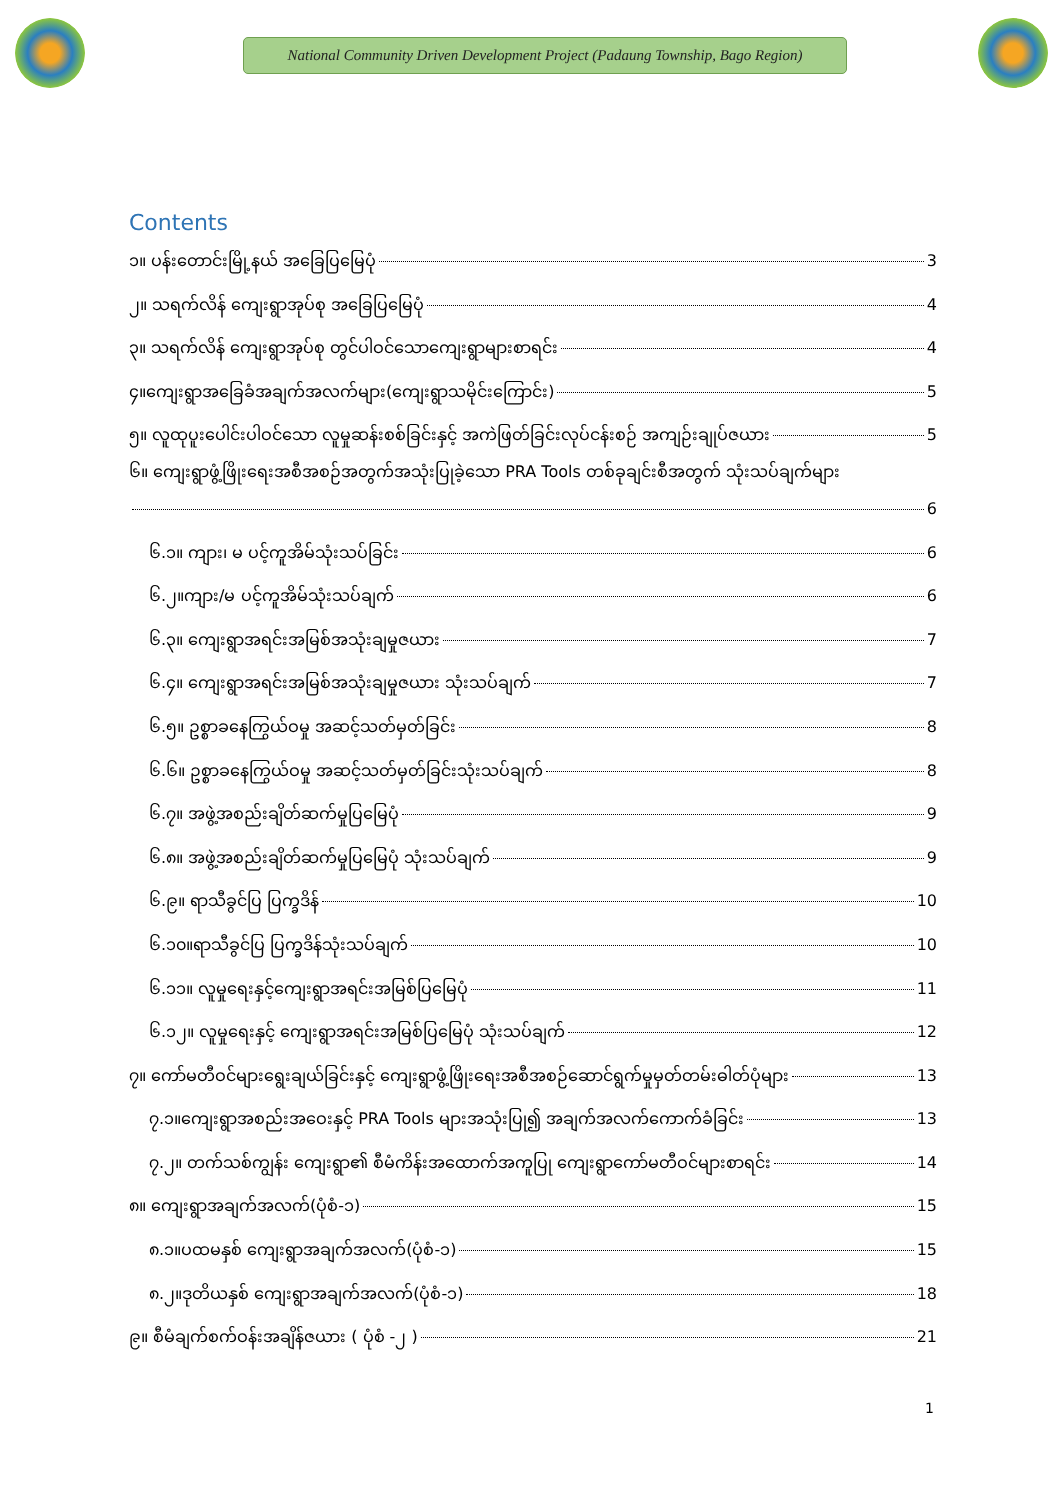National Community Driven Development Project (Padaung Township, Bago Region)
Contents
၁။ ပန်းတောင်းမြို့နယ် အခြေပြမြေပုံ 3
၂။ သရက်လိန် ကျေးရွာအုပ်စု အခြေပြမြေပုံ 4
၃။ သရက်လိန် ကျေးရွာအုပ်စု တွင်ပါဝင်သောကျေးရွာများစာရင်း 4
၄။ကျေးရွာအခြေခံအချက်အလက်များ(ကျေးရွာသမိုင်းကြောင်း) 5
၅။ လူထုပူးပေါင်းပါဝင်သော လူမှုဆန်းစစ်ခြင်းနှင့် အကဲဖြတ်ခြင်းလုပ်ငန်းစဉ် အကျဉ်းချုပ်ဇယား 5
၆။ ကျေးရွာဖွံ့ဖြိုးရေးအစီအစဉ်အတွက်အသုံးပြုခဲ့သော PRA Tools တစ်ခုချင်းစီအတွက် သုံးသပ်ချက်များ
6
၆.၁။ ကျား၊ မ ပင့်ကူအိမ်သုံးသပ်ခြင်း 6
၆.၂။ကျား/မ ပင့်ကူအိမ်သုံးသပ်ချက် 6
၆.၃။ ကျေးရွာအရင်းအမြစ်အသုံးချမှုဇယား 7
၆.၄။ ကျေးရွာအရင်းအမြစ်အသုံးချမှုဇယား သုံးသပ်ချက် 7
၆.၅။ ဥစ္စာခနေကြွယ်ဝမှု အဆင့်သတ်မှတ်ခြင်း 8
၆.၆။ ဥစ္စာခနေကြွယ်ဝမှု အဆင့်သတ်မှတ်ခြင်းသုံးသပ်ချက် 8
၆.၇။ အဖွဲ့အစည်းချိတ်ဆက်မှုပြမြေပုံ 9
၆.၈။ အဖွဲ့အစည်းချိတ်ဆက်မှုပြမြေပုံ သုံးသပ်ချက် 9
၆.၉။ ရာသီခွင်ပြ ပြက္ခဒိန် 10
၆.၁၀။ရာသီခွင်ပြ ပြက္ခဒိန်သုံးသပ်ချက် 10
၆.၁၁။ လူမှုရေးနှင့်ကျေးရွာအရင်းအမြစ်ပြမြေပုံ 11
၆.၁၂။ လူမှုရေးနှင့် ကျေးရွာအရင်းအမြစ်ပြမြေပုံ သုံးသပ်ချက် 12
၇။ ကော်မတီဝင်များရွေးချယ်ခြင်းနှင့် ကျေးရွာဖွံ့ဖြိုးရေးအစီအစဉ်ဆောင်ရွက်မှုမှတ်တမ်းဓါတ်ပုံများ 13
၇.၁။ကျေးရွာအစည်းအဝေးနှင့် PRA Tools များအသုံးပြု၍ အချက်အလက်ကောက်ခံခြင်း 13
၇.၂။ တက်သစ်ကျွန်း ကျေးရွာ၏ စီမံကိန်းအထောက်အကူပြု ကျေးရွာကော်မတီဝင်များစာရင်း 14
၈။ ကျေးရွာအချက်အလက်(ပုံစံ-၁) 15
၈.၁။ပထမနှစ် ကျေးရွာအချက်အလက်(ပုံစံ-၁) 15
၈.၂။ဒုတိယနှစ် ကျေးရွာအချက်အလက်(ပုံစံ-၁) 18
၉။ စီမံချက်စက်ဝန်းအချိန်ဇယား ( ပုံစံ -၂ ) 21
1